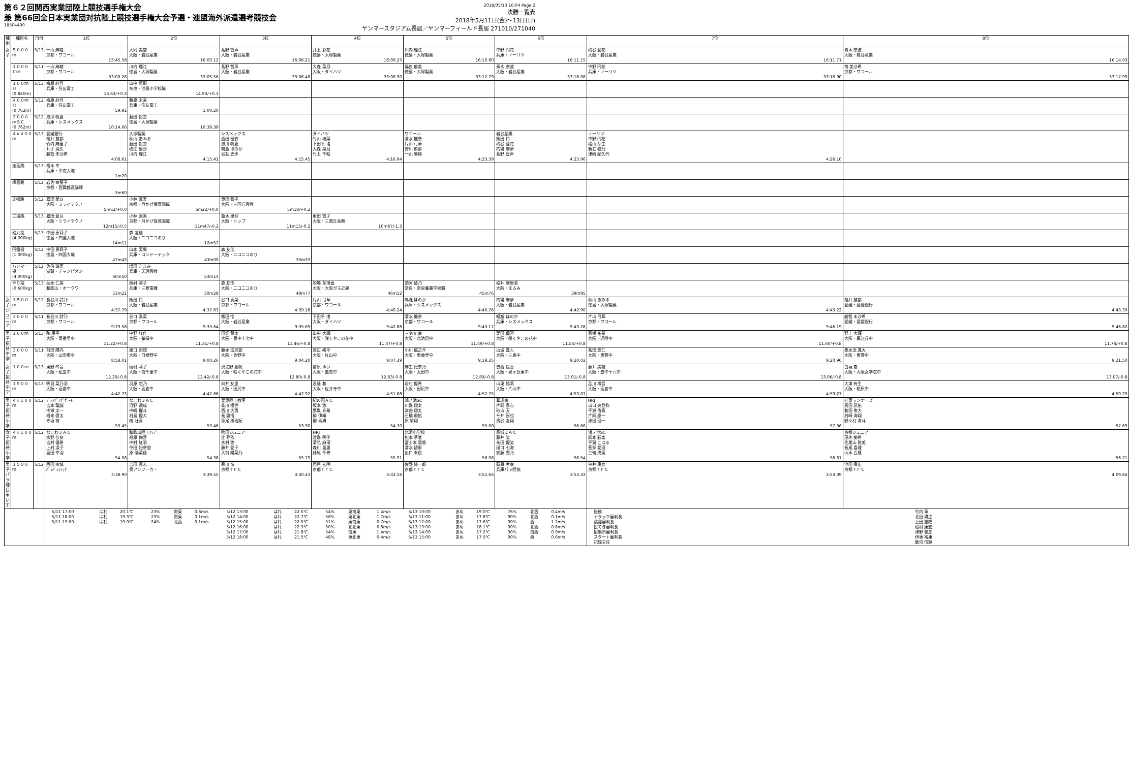第６２回関西実業団陸上競技選手権大会
兼 第66回全日本実業団対抗陸上競技選手権大会予選・連盟海外派遣選考競技会
18504400
2018/05/13 16:04 Page:2
決勝一覧表
2018年5月11日(金)～13日(日)
ヤンマースタジアム長居／ヤンマーフィールド長居 271010/271040
| 種別 | 種目名 | 日付 | 1位 | 2位 | 3位 | 4位 | 5位 | 6位 | 7位 | 8位 |
| --- | --- | --- | --- | --- | --- | --- | --- | --- | --- | --- |
| 女子 | ５０００ｍ | 5/13 | 一山 麻緒 京都・ワコール 15:45.58 | 大同 美空 大阪・岩谷産業 16:03.12 | 髙野 智声 大阪・岩谷産業 16:06.21 | 井上 彩花 徳島・大塚製薬 16:09.25 | 川内 理江 徳島・大塚製薬 16:10.80 | 中野 円花 兵庫・ノーリツ 16:11.15 | 梅谷 愛花 大阪・岩谷産業 16:11.71 | 青木 奈波 大阪・岩谷産業 16:14.93 |
| | １００００ｍ | 5/11 | 一山 麻緒 京都・ワコール 33:00.26 | 川内 理江 徳島・大塚製薬 33:05.56 | 髙野 智声 大阪・岩谷産業 33:06.48 | 大森 菜月 大阪・ダイハツ 33:06.90 | 福良 郁美 徳島・大塚製薬 33:12.79 | 青木 奈波 大阪・岩谷産業 33:16.08 | 中野 円花 兵庫・ノーリツ 33:16.90 | 南 美沙希 京都・ワコール 33:17.99 |
| | １００ｍＨ (0.840m) | 5/13 | 梅原 紗月 兵庫・住友電工 14.63/+0.3 | 山中 亜耶 奈良・池島小学校職 14.93/+0.3 | | | | | | |
| | ４００ｍＨ (0.762m) | 5/12 | 梅原 紗月 兵庫・住友電工 59.91 | 藤原 未来 兵庫・住友電工 1:00.20 | | | | | | |
| | ３０００ｍＳＣ (0.762m) | 5/12 | 瀬川 帆夏 兵庫・シスメックス 10:14.66 | 藪田 裕衣 徳島・大塚製薬 10:39.39 | | | | | | |
| | ４×４００ｍ | 5/13 | 愛媛銀行 福井 慧都 竹内 麻里子 井手 滴久 越智 未沙希 4:08.61 | 大塚製薬 秋山 あみる 藪田 裕衣 横江 里沙 川内 理江 4:15.41 | シスメックス 西田 留衣 瀬川 帆夏 鳴瀧 ほのか 谷萩 史歩 4:15.45 | ダイハツ 竹山 槙菜 下田平 渚 大森 菜月 竹上 千咲 4:16.94 | ワコール 清水 麗奈 片山 弓華 安川 侑那 一山 麻緒 4:23.39 | 岩谷産業 飯田 怜 梅谷 愛花 的場 麻歩 髙野 智声 4:23.96 | ノーリツ 中野 円花 松山 芽生 新立 啓乃 津崎 紀久代 4:26.10 | |
| | 走高跳 | 5/13 | 福本 幸 兵庫・甲南大職 1m70 | | | | | | | |
| | 棒高跳 | 5/12 | 岩佐 幸葵子 京都・西舞鶴高講師 3m60 | | | | | | | |
| | 走幅跳 | 5/12 | 嘉田 愛以 大阪・ミライテクノ 5m62/+0.0 | 小林 真実 京都・月かげ保育園職 5m22/+0.0 | 東田 智子 大阪・三国丘高教 5m18/+0.2 | | | | | |
| | 三段跳 | 5/13 | 嘉田 愛以 大阪・ミライテクノ 12m15/-0.5 | 小林 真実 京都・月かげ保育園職 11m47/-0.2 | 瀧本 里砂 大阪・トップ 11m15/-0.2 | 東田 智子 大阪・三国丘高教 10m87/-1.3 | | | | |
| | 砲丸投 (4.000kg) | 5/13 | 中田 恵莉子 徳島・四国大職 14m11 | 森 友佳 大阪・ニコニコのり 12m57 | | | | | | |
| | 円盤投 (1.000kg) | 5/12 | 中田 恵莉子 徳島・四国大職 47m43 | 山本 実果 兵庫・コンドーテック 43m00 | 森 友佳 大阪・ニコニコのり 33m33 | | | | | |
| | ハンマー投 (4.000kg) | 5/12 | 佐伯 珠実 滋賀・チャンピオン 60m50 | 増田 たまみ 兵庫・天理高教 54m14 | | | | | | |
| | やり投 (0.600kg) | 5/13 | 助永 仁美 和歌山・オークワ 53m21 | 西村 莉子 兵庫・三菱電機 50m28 | 森 友佳 大阪・ニコニコのり 49m77 | 的場 茉璃香 大阪・大阪ガス近畿 46m12 | 須河 綾乃 奈良・奈良養護学校職 45m76 | 松井 麻里弥 大阪・まるみ 39m95 | | |
| 女子ジュニア | １５００ｍ | 5/12 | 長谷川 詩乃 京都・ワコール 4:37.79 | 飯田 怜 大阪・岩谷産業 4:37.83 | 谷口 真菜 京都・ワコール 4:39.18 | 片山 弓華 京都・ワコール 4:40.24 | 鳴瀧 ほのか 兵庫・シスメックス 4:40.76 | 的場 麻歩 大阪・岩谷産業 4:42.90 | 秋山 あみる 徳島・大塚製薬 4:43.22 | 福井 慧都 愛媛・愛媛銀行 4:43.39 |
| | ３０００ｍ | 5/11 | 長谷川 詩乃 京都・ワコール 9:29.58 | 谷口 真菜 京都・ワコール 9:33.64 | 飯田 怜 大阪・岩谷産業 9:35.69 | 下田平 渚 大阪・ダイハツ 9:42.88 | 清水 麗奈 京都・ワコール 9:43.17 | 鳴瀧 ほのか 兵庫・シスメックス 9:43.28 | 片山 弓華 京都・ワコール 9:46.19 | 越智 未沙希 愛媛・愛媛銀行 9:46.82 |
| 男子招待中学 | １００ｍ | 5/13 | 陶 康平 大阪・東香里中 11.22/+0.8 | 中野 峻作 大阪・養精中 11.31/+0.8 | 田畑 慧太 大阪・豊中十七中 11.46/+0.8 | 山中 大輝 大阪・咲くやこの花中 11.47/+0.8 | 三宅 広幸 大阪・北池田中 11.49/+0.8 | 栗田 優河 大阪・咲くやこの花中 11.54/+0.8 | 高橋 祐希 大阪・近附中 11.60/+0.8 | 野上 大輝 大阪・墨江丘中 11.78/+0.8 |
| | ３０００ｍ | 5/11 | 前田 陽向 大阪・山田東中 8:58.01 | 原口 照規 大阪・日根野中 9:00.26 | 藤本 進次郎 大阪・佐野中 9:04.20 | 渡辺 峻平 大阪・片山中 9:07.39 | 小川 龍之介 大阪・東香里中 9:19.35 | 山城 嘉人 大阪・三島中 9:20.02 | 髙田 悠仁 大阪・東雲中 9:20.96 | 桑水流 颯大 大阪・東雲中 9:21.50 |
| 女子招待中学 | １００ｍ | 5/13 | 東野 琴音 大阪・松虫中 12.29/-0.8 | 植村 莉子 大阪・南千里中 12.42/-0.8 | 渋江野 夏帆 大阪・咲くやこの花中 12.80/-0.8 | 前原 ゆい 大阪・墨志中 12.83/-0.8 | 麻生 妃奈乃 大阪・太田中 12.89/-0.8 | 曽西 遥香 大阪・泉ヶ丘東中 13.01/-0.8 | 藤井 美結 大阪・豊中十六中 13.06/-0.8 | 白垣 杏 大阪・大阪女学院中 13.07/-0.8 |
| | １５００ｍ | 5/13 | 明貝 菜乃羽 大阪・高倉中 4:42.73 | 羽原 恋乃 大阪・高倉中 4:42.86 | 向井 友里 大阪・田尻中 4:47.92 | 近藤 和 大阪・佐井寺中 4:51.68 | 岩村 優希 大阪・田尻中 4:52.75 | 山東 結莉 大阪・片山中 4:53.07 | 品川 樽音 大阪・高倉中 4:59.27 | 大津 有生 大阪・柏原中 4:59.29 |
| 男子招待小学 | ４×１００ｍ | 5/12 | ｼﾞｬﾝﾋﾟﾝｸﾞｹﾞｰﾄ 吉本 龍誠 中瀬 太一 根来 啓太 寺垣 琉 53.45 | なにわＪＡＣ 河野 通成 中崎 櫂斗 村島 優大 樹 壮真 53.46 | 栗東陸上教室 条川 櫂世 西川 大貴 長 龍悟 深尾 樹瑠紀 53.90 | 紀の国ＡＣ 坂本 悠 鷹巣 光希 槇 伊織 柳 秀典 54.70 | 鴻ノ池SC 川邊 翔太 津曲 翔太 石橋 飛佑 原 駿翔 55.00 | 耳成南 片岡 泰心 砂山 天 今井 智也 濱谷 友翔 56.66 | HRJ 山口 央登弥 平瀬 侑真 片岡 慶一 原田 理一 57.36 | 桂東ランナーズ 高田 晃佑 和田 侑大 村崎 海翔 野々村 海斗 57.69 |
| 女子招待小学 | ４×１００ｍ | 5/12 | なにわＪＡＣ 水野 佳奈 吉村 優希 上村 凛子 島田 幸羽 54.06 | 和歌山陸上ｸﾗﾌﾞ 福原 絢音 中村 紅羽 中田 妃奈里 原 陽菜佳 54.38 | 吹田ジュニア 辻 芽依 木村 悠 藤井 愛子 大前 陽菜乃 55.79 | HRJ 渡邊 明子 清弘 麻璃 森川 亜惠 妹尾 千尋 55.91 | 北浜小学校 松本 茅唯 冨士本 陽香 清水 綾那 出口 未桜 56.08 | 高槻ＪＡＣ 藤井 笑 永田 優笑 樋口 七海 安藤 雪乃 56.54 | 鴻ノ池SC 岡本 彩楽 平賀 こはる 菅家 愛理 三輪 成実 56.61 | 京都ジュニア 茂木 樹希 佐尾山 雅美 長尾 喜理 山本 百慧 56.71 |
| 男子パラ種目 車いす | １５００ｍ | 5/12 | 西田 宗城 ﾊﾟﾗﾊﾟｼﾌｨｯｸ 3:38.90 | 吉田 高志 奥アンツーカー 3:39.55 | 寒川 進 京都ＴＦＣ 3:40.43 | 西原 宏明 京都ＴＦＣ 3:43.16 | 佐野 純一郎 京都ＴＦＣ 3:51.66 | 荻原 孝幸 兵庫パラ陸協 3:53.33 | 中井 康彦 京都ＴＦＣ 3:53.39 | 池田 康広 京都ＴＦＣ 4:09.84 |
| | | | / 5/11 17:00 / はれ / 20.1℃ / 23% / 南東 / 0.8m/s / 5/12 13:00 / はれ / 22.5℃ / 54% / 東南東 / 1.4m/s / 5/13 10:00 / あめ / 19.0℃ / 76% / 北西 / 0.4m/s / / 5/11 18:00 / はれ / 19.3℃ / 23% / 南東 / 0.1m/s / 5/12 14:00 / はれ / 22.7℃ / 58% / 東北東 / 1.7m/s / 5/13 11:00 / あめ / 17.8℃ / 90% / 北西 / 0.1m/s / / 5/11 19:00 / はれ / 19.0℃ / 24% / 北西 / 0.1m/s / 5/12 15:00 / はれ / 22.5℃ / 51% / 東南東 / 0.7m/s / 5/13 12:00 / あめ / 17.6℃ / 90% / 西 / 1.2m/s / / / / / / / / 5/12 16:00 / はれ / 22.3℃ / 50% / 北北東 / 0.8m/s / 5/13 13:00 / あめ / 18.1℃ / 90% / 北西 / 0.8m/s / / / / / / / / 5/12 17:00 / はれ / 21.8℃ / 54% / 南東 / 1.4m/s / 5/13 14:00 / あめ / 17.2℃ / 90% / 南西 / 0.9m/s / / / / / / / / 5/12 18:00 / はれ / 21.5℃ / 48% / 東北東 / 0.4m/s / 5/13 15:00 / あめ / 17.5℃ / 90% / 西 / 0.6m/s / | | | | | | / 総務 / 竹内 章 / / トラック審判長 / 北田 耕之 / / 跳躍審判長 / 上田 重隆 / / 投てき審判長 / 松村 康宏 / / 招集所審判長 / 津野 和彦 / / スタート審判長 / 伊東 裕康 / / 記録主任 / 飯沼 信輝 / | |